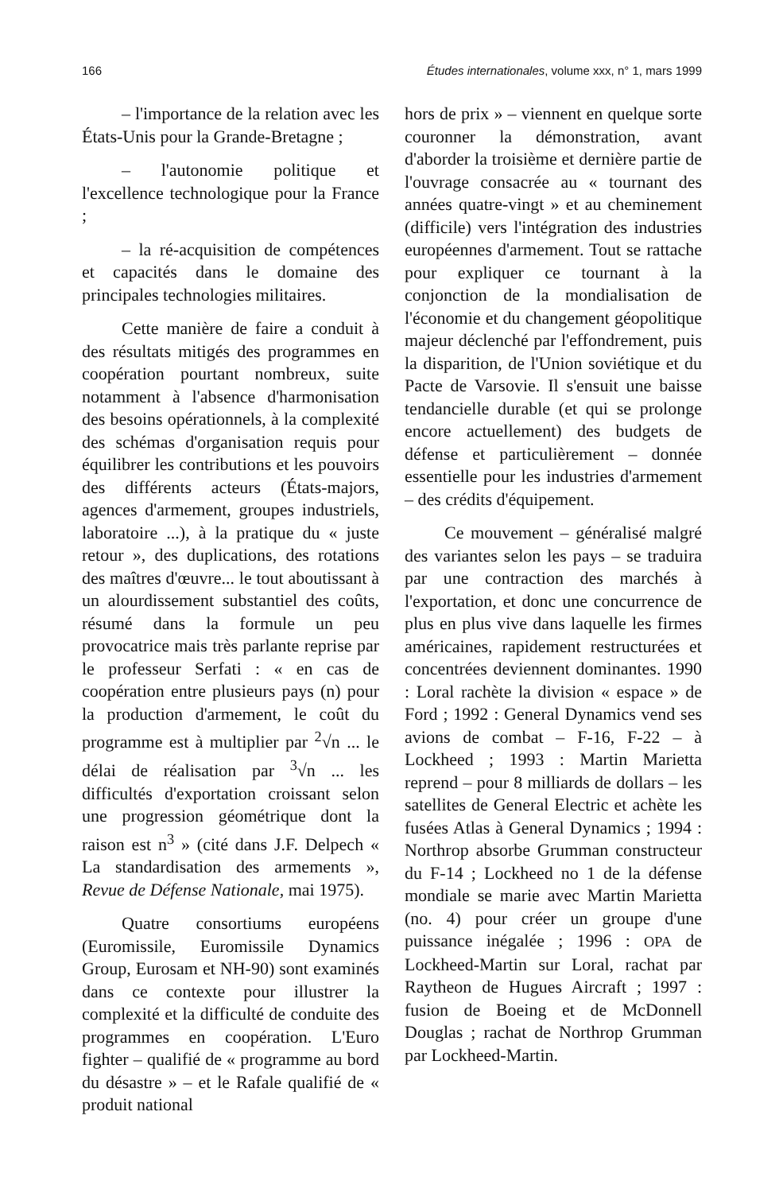166 Études internationales, volume xxx, n° 1, mars 1999
– l'importance de la relation avec les États-Unis pour la Grande-Bretagne ;
– l'autonomie politique et l'excellence technologique pour la France ;
– la ré-acquisition de compétences et capacités dans le domaine des principales technologies militaires.
Cette manière de faire a conduit à des résultats mitigés des programmes en coopération pourtant nombreux, suite notamment à l'absence d'harmonisation des besoins opérationnels, à la complexité des schémas d'organisation requis pour équilibrer les contributions et les pouvoirs des différents acteurs (États-majors, agences d'armement, groupes industriels, laboratoire ...), à la pratique du « juste retour », des duplications, des rotations des maîtres d'œuvre... le tout aboutissant à un alourdissement substantiel des coûts, résumé dans la formule un peu provocatrice mais très parlante reprise par le professeur Serfati : « en cas de coopération entre plusieurs pays (n) pour la production d'armement, le coût du programme est à multiplier par <sup>2</sup>√n ... le délai de réalisation par <sup>3</sup>√n ... les difficultés d'exportation croissant selon une progression géométrique dont la raison est n<sup>3</sup> » (cité dans J.F. Delpech « La standardisation des armements », Revue de Défense Nationale, mai 1975).
Quatre consortiums européens (Euromissile, Euromissile Dynamics Group, Eurosam et NH-90) sont examinés dans ce contexte pour illustrer la complexité et la difficulté de conduite des programmes en coopération. L'Euro fighter – qualifié de « programme au bord du désastre » – et le Rafale qualifié de « produit national
hors de prix » – viennent en quelque sorte couronner la démonstration, avant d'aborder la troisième et dernière partie de l'ouvrage consacrée au « tournant des années quatre-vingt » et au cheminement (difficile) vers l'intégration des industries européennes d'armement. Tout se rattache pour expliquer ce tournant à la conjonction de la mondialisation de l'économie et du changement géopolitique majeur déclenché par l'effondrement, puis la disparition, de l'Union soviétique et du Pacte de Varsovie. Il s'ensuit une baisse tendancielle durable (et qui se prolonge encore actuellement) des budgets de défense et particulièrement – donnée essentielle pour les industries d'armement – des crédits d'équipement.
Ce mouvement – généralisé malgré des variantes selon les pays – se traduira par une contraction des marchés à l'exportation, et donc une concurrence de plus en plus vive dans laquelle les firmes américaines, rapidement restructurées et concentrées deviennent dominantes. 1990 : Loral rachète la division « espace » de Ford ; 1992 : General Dynamics vend ses avions de combat – F-16, F-22 – à Lockheed ; 1993 : Martin Marietta reprend – pour 8 milliards de dollars – les satellites de General Electric et achète les fusées Atlas à General Dynamics ; 1994 : Northrop absorbe Grumman constructeur du F-14 ; Lockheed no 1 de la défense mondiale se marie avec Martin Marietta (no. 4) pour créer un groupe d'une puissance inégalée ; 1996 : OPA de Lockheed-Martin sur Loral, rachat par Raytheon de Hugues Aircraft ; 1997 : fusion de Boeing et de McDonnell Douglas ; rachat de Northrop Grumman par Lockheed-Martin.